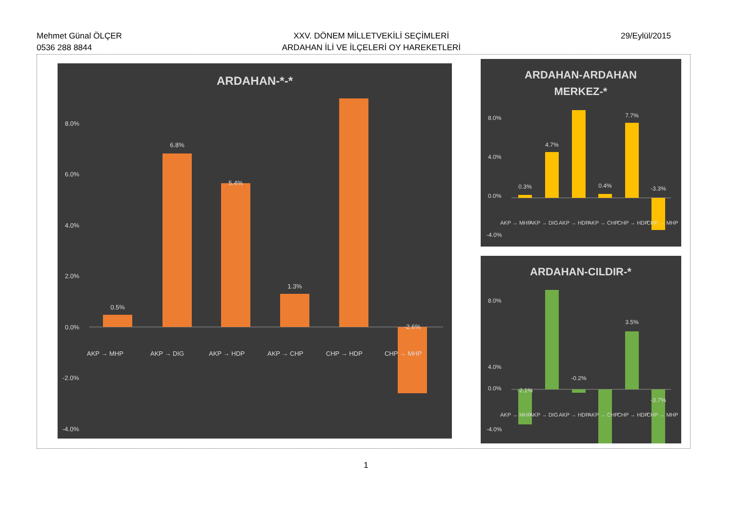Mehmet Günal ÖLÇER
0536 288 8844
XXV. DÖNEM MİLLETVEKİLİ SEÇİMLERİ
ARDAHAN İLİ VE İLÇELERİ OY HAREKETLERİ
29/Eylül/2015
ARDAHAN-*-*
8.0%
6.0%
4.0%
2.0%
0.0%
-2.0%
-4.0%
0.5%
6.8%
5.4%
1.3%
-2.6%
AKP → MHP
AKP → DIG
AKP → HDP
AKP → CHP
CHP → HDP
CHP → MHP
ARDAHAN-ARDAHAN
MERKEZ-*
8.0%
4.0%
0.0%
-4.0%
0.3%
4.7%
0.4%
7.7%
-3.3%
AKP → MHP
AKP → DIG
AKP → HDP
AKP → CHP
CHP → HDP
CHP → MHP
ARDAHAN-CILDIR-*
8.0%
4.0%
0.0%
-4.0%
-2.1%
-0.2%
3.5%
-3.7%
AKP → MHP
AKP → DIG
AKP → HDP
AKP → CHP
CHP → HDP
CHP → MHP
1